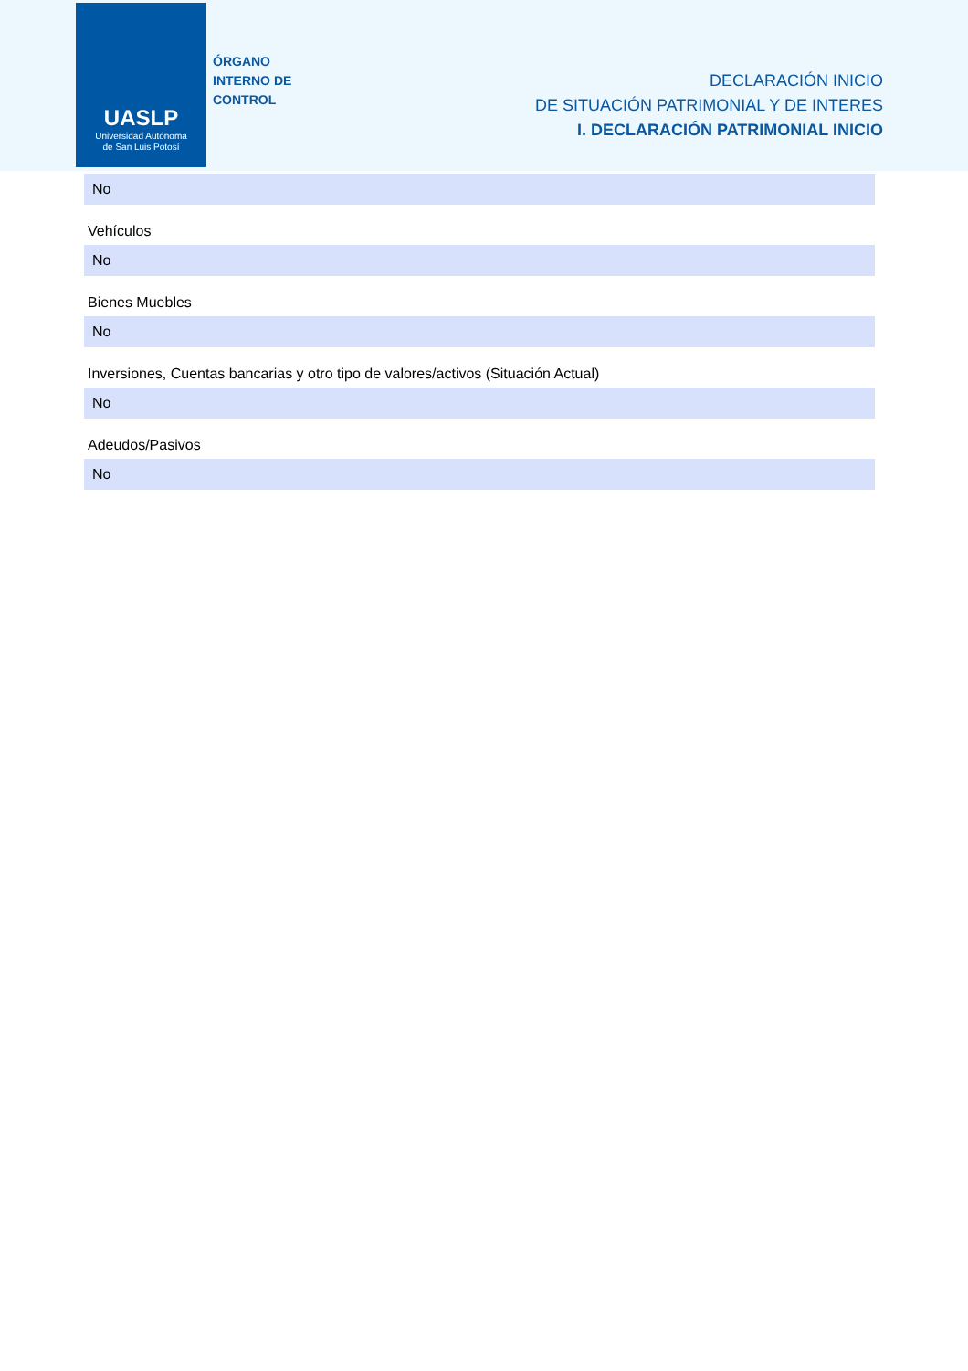UASLP
Universidad Autónoma
de San Luis Potosí
ÓRGANO
INTERNO DE
CONTROL
DECLARACIÓN INICIO
DE SITUACIÓN PATRIMONIAL Y DE INTERES
I. DECLARACIÓN PATRIMONIAL INICIO
No
Vehículos
No
Bienes Muebles
No
Inversiones, Cuentas bancarias y otro tipo de valores/activos (Situación Actual)
No
Adeudos/Pasivos
No